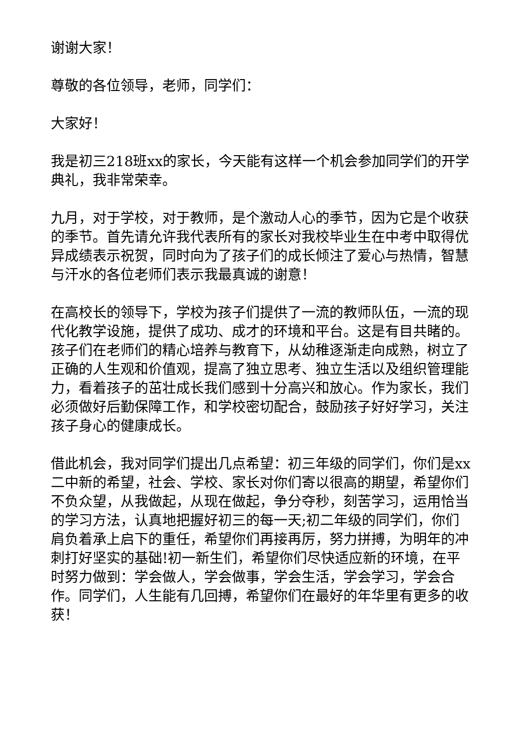谢谢大家！
尊敬的各位领导，老师，同学们：
大家好！
我是初三218班xx的家长，今天能有这样一个机会参加同学们的开学典礼，我非常荣幸。
九月，对于学校，对于教师，是个激动人心的季节，因为它是个收获的季节。首先请允许我代表所有的家长对我校毕业生在中考中取得优异成绩表示祝贺，同时向为了孩子们的成长倾注了爱心与热情，智慧与汗水的各位老师们表示我最真诚的谢意！
在高校长的领导下，学校为孩子们提供了一流的教师队伍，一流的现代化教学设施，提供了成功、成才的环境和平台。这是有目共睹的。孩子们在老师们的精心培养与教育下，从幼稚逐渐走向成熟，树立了正确的人生观和价值观，提高了独立思考、独立生活以及组织管理能力，看着孩子的茁壮成长我们感到十分高兴和放心。作为家长，我们必须做好后勤保障工作，和学校密切配合，鼓励孩子好好学习，关注孩子身心的健康成长。
借此机会，我对同学们提出几点希望：初三年级的同学们，你们是xx二中新的希望，社会、学校、家长对你们寄以很高的期望，希望你们不负众望，从我做起，从现在做起，争分夺秒，刻苦学习，运用恰当的学习方法，认真地把握好初三的每一天;初二年级的同学们，你们肩负着承上启下的重任，希望你们再接再厉，努力拼搏，为明年的冲刺打好坚实的基础!初一新生们，希望你们尽快适应新的环境，在平时努力做到：学会做人，学会做事，学会生活，学会学习，学会合作。同学们，人生能有几回搏，希望你们在最好的年华里有更多的收获！